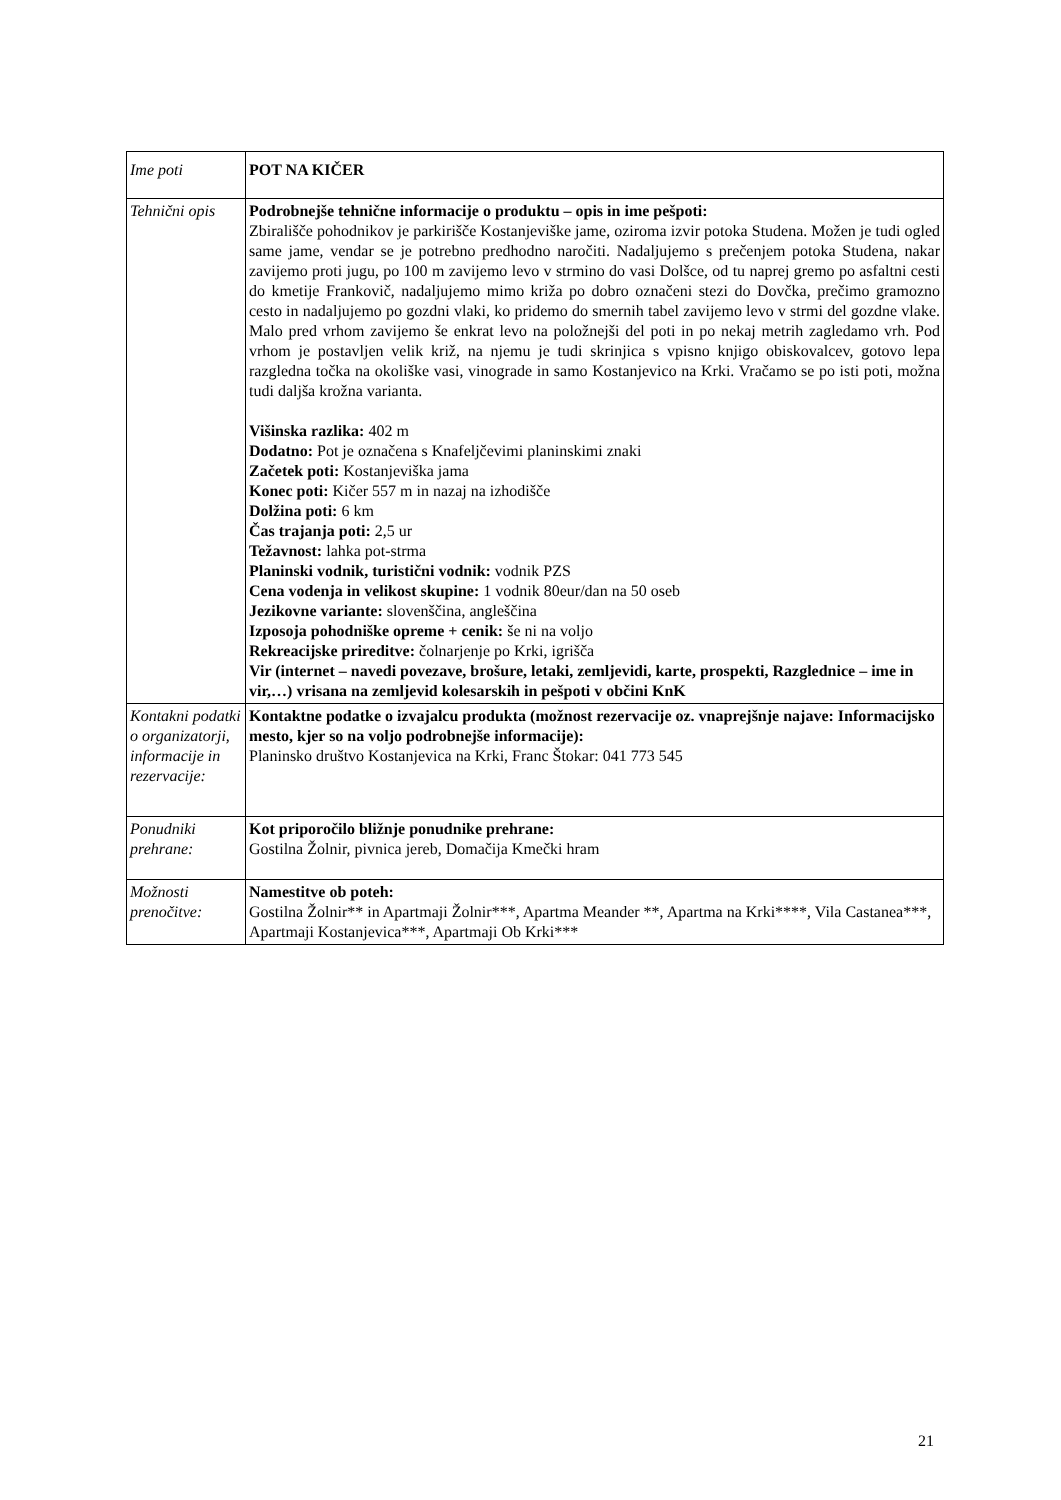| Ime poti | POT NA KIČER |
| Tehnični opis | Podrobnejše tehnične informacije o produktu – opis in ime pešpoti: Zbirališče pohodnikov je parkirišče Kostanjeviške jame, oziroma izvir potoka Studena. Možen je tudi ogled same jame, vendar se je potrebno predhodno naročiti. Nadaljujemo s prečenjem potoka Studena, nakar zavijemo proti jugu, po 100 m zavijemo levo v strmino do vasi Dolšce, od tu naprej gremo po asfaltni cesti do kmetije Frankovič, nadaljujemo mimo križa po dobro označeni stezi do Dovčka, prečimo gramozno cesto in nadaljujemo po gozdni vlaki, ko pridemo do smernih tabel zavijemo levo v strmi del gozdne vlake. Malo pred vrhom zavijemo še enkrat levo na položnejši del poti in po nekaj metrih zagledamo vrh. Pod vrhom je postavljen velik križ, na njemu je tudi skrinjica s vpisno knjigo obiskovalcev, gotovo lepa razgledna točka na okoliške vasi, vinograde in samo Kostanjevico na Krki. Vračamo se po isti poti, možna tudi daljša krožna varianta. Višinska razlika: 402 m Dodatno: Pot je označena s Knafeljčevimi planinskimi znaki Začetek poti: Kostanjeviška jama Konec poti: Kičer 557 m in nazaj na izhodišče Dolžina poti: 6 km Čas trajanja poti: 2,5 ur Težavnost: lahka pot-strma Planinski vodnik, turistični vodnik: vodnik PZS Cena vodenja in velikost skupine: 1 vodnik 80eur/dan na 50 oseb Jezikovne variante: slovenščina, angleščina Izposoja pohodniške opreme + cenik: še ni na voljo Rekreacijske prireditve: čolnarjenje po Krki, igrišča Vir (internet – navedi povezave, brošure, letaki, zemljevidi, karte, prospekti, Razglednice – ime in vir,…) vrisana na zemljevid kolesarskih in pešpoti v občini KnK |
| Kontakni podatki o organizatorji, informacije in rezervacije: | Kontaktne podatke o izvajalcu produkta (možnost rezervacije oz. vnaprejšnje najave: Informacijsko mesto, kjer so na voljo podrobnejše informacije): Planinsko društvo Kostanjevica na Krki, Franc Štokar: 041 773 545 |
| Ponudniki prehrane: | Kot priporočilo bližnje ponudnike prehrane: Gostilna Žolnir, pivnica jereb, Domačija Kmečki hram |
| Možnosti prenočitve: | Namestitve ob poteh: Gostilna Žolnir** in Apartmaji Žolnir***, Apartma Meander **, Apartma na Krki****, Vila Castanea***, Apartmaji Kostanjevica***, Apartmaji Ob Krki*** |
21